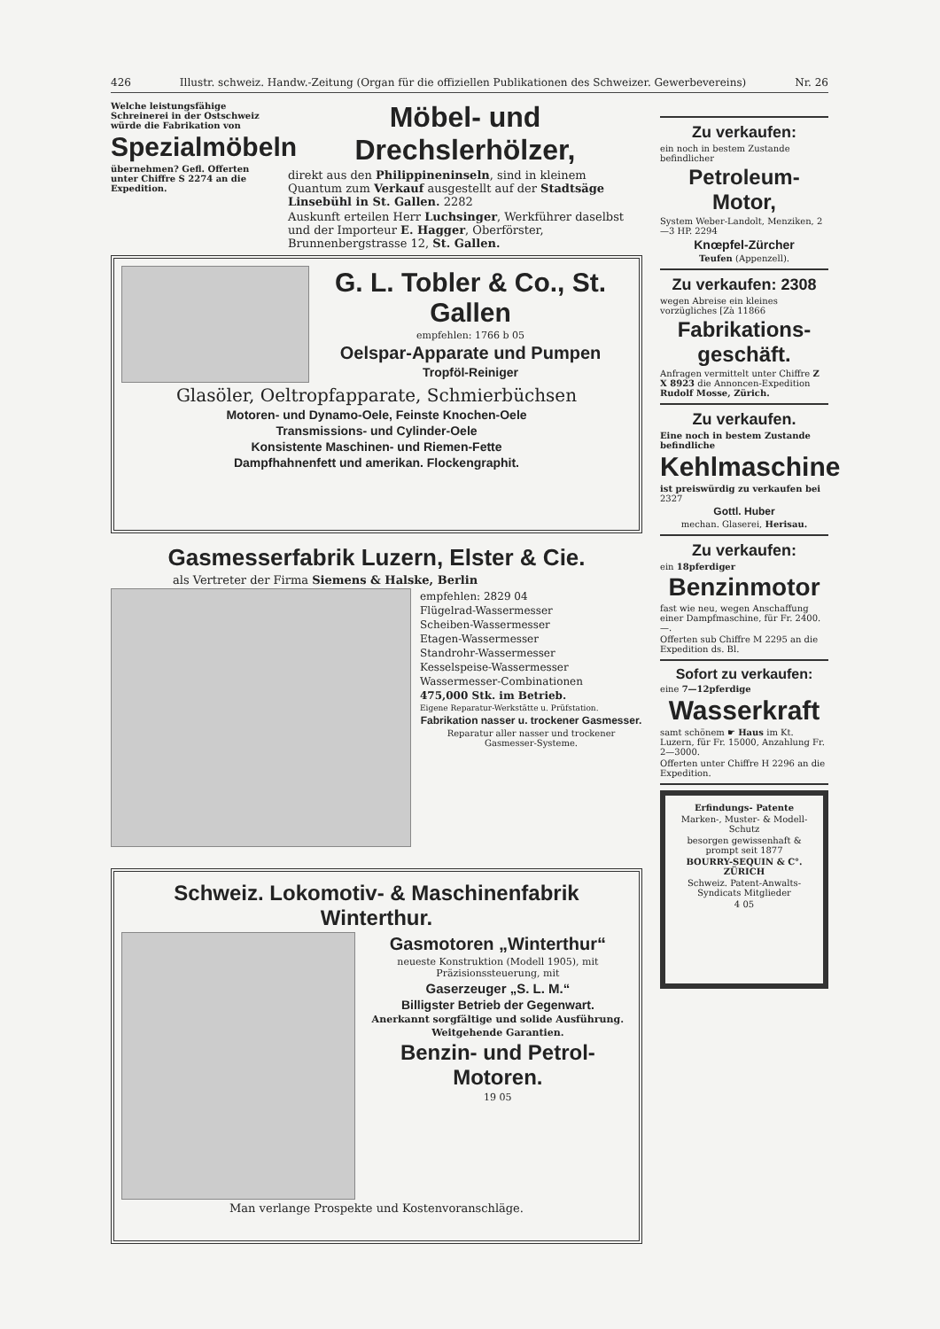426 Illustr. schweiz. Handw.-Zeitung (Organ für die offiziellen Publikationen des Schweizer. Gewerbevereins) Nr. 26
Welche leistungsfähige Schreinerei in der Ostschweiz würde die Fabrikation von
Spezialmöbeln
übernehmen? Gefl. Offerten unter Chiffre S 2274 an die Expedition.
Möbel- und Drechslerhölzer,
direkt aus den Philippineninseln, sind in kleinem Quantum zum Verkauf ausgestellt auf der Stadtsäge Linsebühl in St. Gallen. 2282
Auskunft erteilen Herr Luchsinger, Werkführer daselbst und der Importeur E. Hagger, Oberförster, Brunnenbergstrasse 12, St. Gallen.
G. L. Tobler & Co., St. Gallen
empfehlen: 1766 b 05
Oelspar-Apparate und Pumpen
Tropföl-Reiniger
Glasöler, Oeltropfapparate, Schmierbüchsen
Motoren- und Dynamo-Oele, Feinste Knochen-Oele
Transmissions- und Cylinder-Oele
Konsistente Maschinen- und Riemen-Fette
Dampfhahnenfett und amerikan. Flockengraphit.
Gasmesserfabrik Luzern, Elster & Cie.
als Vertreter der Firma Siemens & Halske, Berlin
empfehlen: 2829 04
Flügelrad-Wassermesser
Scheiben-Wassermesser
Etagen-Wassermesser
Standrohr-Wassermesser
Kesselspeise-Wassermesser
Wassermesser-Combinationen
475,000 Stk. im Betrieb.
Eigene Reparatur-Werkstätte u. Prüfstation.
Fabrikation nasser u. trockener Gasmesser.
Reparatur aller nasser und trockener Gasmesser-Systeme.
Schweiz. Lokomotiv- & Maschinenfabrik Winterthur.
Gasmotoren „Winterthur“
neueste Konstruktion (Modell 1905), mit Präzisionssteuerung, mit
Gaserzeuger „S. L. M.“
Billigster Betrieb der Gegenwart.
Anerkannt sorgfältige und solide Ausführung.
Weitgehende Garantien.
Benzin- und Petrol-Motoren.
19 05
Man verlange Prospekte und Kostenvoranschläge.
Zu verkaufen:
ein noch in bestem Zustande befindlicher
Petroleum-Motor,
System Weber-Landolt, Menziken, 2—3 HP. 2294
Knœpfel-Zürcher
Teufen (Appenzell).
Zu verkaufen: 2308
wegen Abreise ein kleines vorzügliches [Zà 11866
Fabrikations-geschäft.
Anfragen vermittelt unter Chiffre Z X 8923 die Annoncen-Expedition Rudolf Mosse, Zürich.
Zu verkaufen.
Eine noch in bestem Zustande befindliche
Kehlmaschine
ist preiswürdig zu verkaufen bei 2327
Gottl. Huber
mechan. Glaserei, Herisau.
Zu verkaufen:
ein 18pferdiger
Benzinmotor
fast wie neu, wegen Anschaffung einer Dampfmaschine, für Fr. 2400.—.
Offerten sub Chiffre M 2295 an die Expedition ds. Bl.
Sofort zu verkaufen:
eine 7—12pferdige
Wasserkraft
samt schönem ☛ Haus im Kt. Luzern, für Fr. 15000, Anzahlung Fr. 2—3000.
Offerten unter Chiffre H 2296 an die Expedition.
Erfindungs- Patente
Marken-, Muster- & Modell-Schutz
besorgen gewissenhaft & prompt seit 1877
BOURRY-SEQUIN & C°. ZÜRICH
Schweiz. Patent-Anwalts-Syndicats Mitglieder
4 05